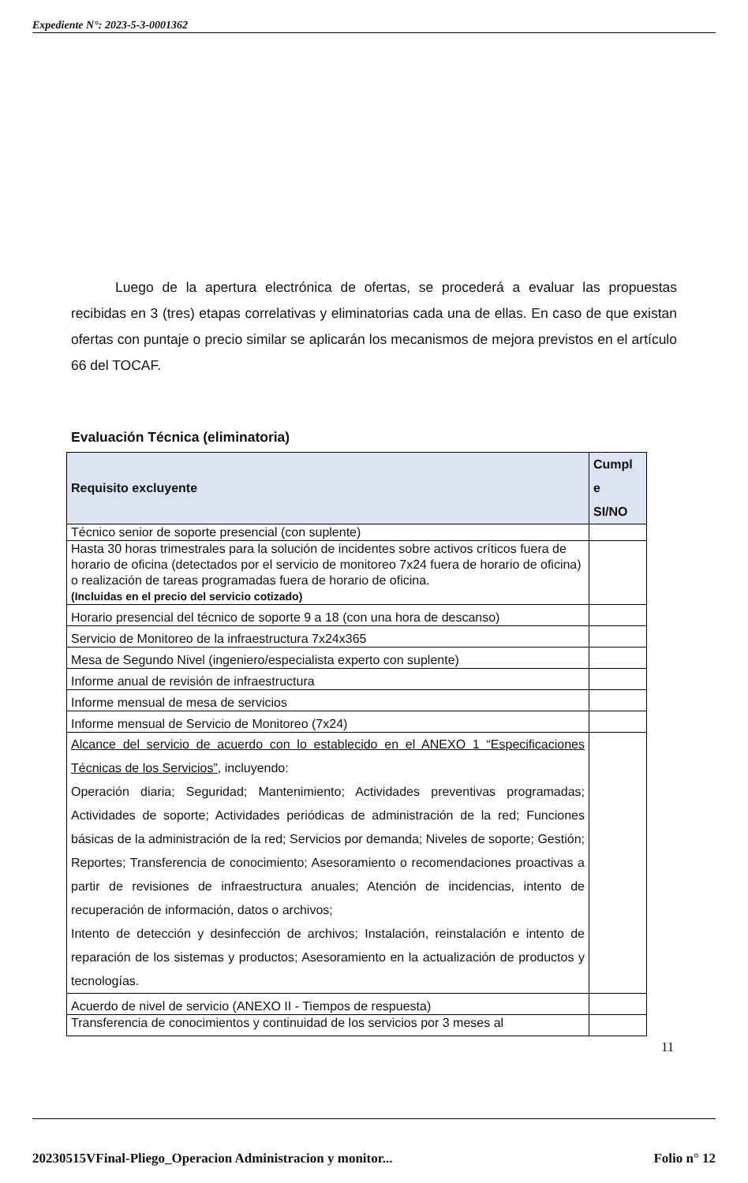Expediente N°: 2023-5-3-0001362
Luego de la apertura electrónica de ofertas, se procederá a evaluar las propuestas recibidas en 3 (tres) etapas correlativas y eliminatorias cada una de ellas. En caso de que existan ofertas con puntaje o precio similar se aplicarán los mecanismos de mejora previstos en el artículo 66 del TOCAF.
Evaluación Técnica (eliminatoria)
| Requisito excluyente | Cumpl e SI/NO |
| --- | --- |
| Técnico senior de soporte presencial (con suplente) | |
| Hasta 30 horas trimestrales para la solución de incidentes sobre activos críticos fuera de horario de oficina (detectados por el servicio de monitoreo 7x24 fuera de horario de oficina) o realización de tareas programadas fuera de horario de oficina. (Incluidas en el precio del servicio cotizado) | |
| Horario presencial del técnico de soporte 9 a 18 (con una hora de descanso) | |
| Servicio de Monitoreo de la infraestructura 7x24x365 | |
| Mesa de Segundo Nivel (ingeniero/especialista experto con suplente) | |
| Informe anual de revisión de infraestructura | |
| Informe mensual de mesa de servicios | |
| Informe mensual de Servicio de Monitoreo (7x24) | |
| Alcance del servicio de acuerdo con lo establecido en el ANEXO 1 “Especificaciones Técnicas de los Servicios” , incluyendo: Operación diaria; Seguridad; Mantenimiento; Actividades preventivas programadas; Actividades de soporte; Actividades periódicas de administración de la red; Funciones básicas de la administración de la red; Servicios por demanda; Niveles de soporte; Gestión; Reportes; Transferencia de conocimiento; Asesoramiento o recomendaciones proactivas a partir de revisiones de infraestructura anuales; Atención de incidencias, intento de recuperación de información, datos o archivos; Intento de detección y desinfección de archivos; Instalación, reinstalación e intento de reparación de los sistemas y productos; Asesoramiento en la actualización de productos y tecnologías. | |
| Acuerdo de nivel de servicio (ANEXO II - Tiempos de respuesta) | |
| Transferencia de conocimientos y continuidad de los servicios por 3 meses al | |
11
20230515VFinal-Pliego_Operacion Administracion y monitor... Folio n° 12